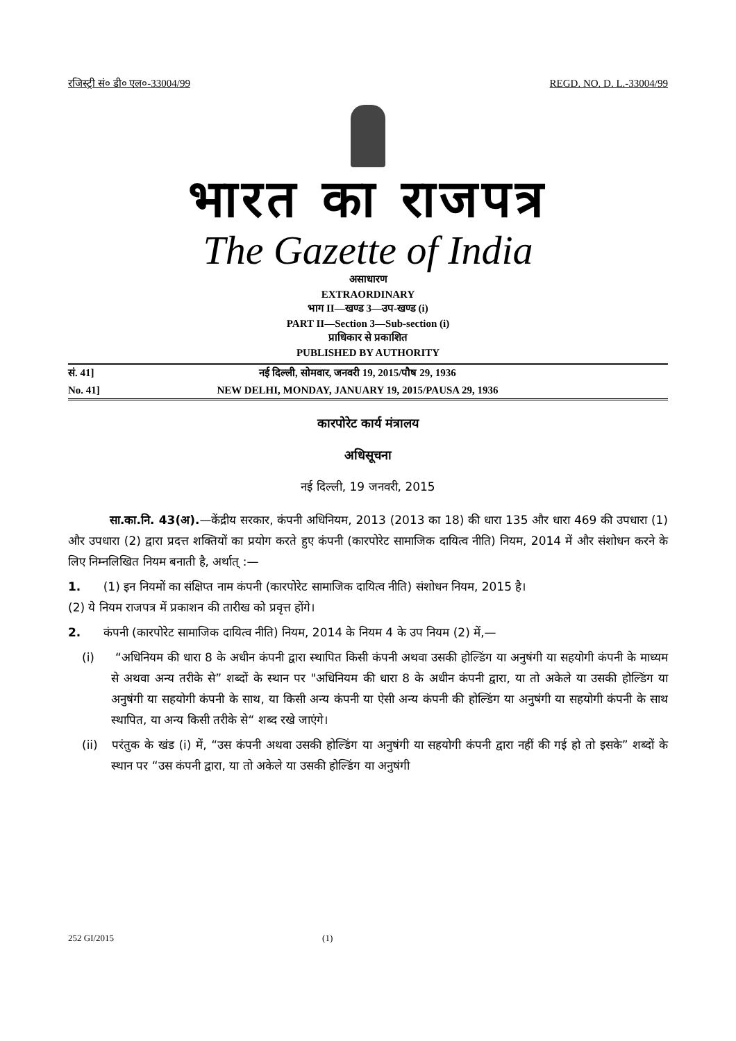रजिस्ट्री सं० डी० एल०-33004/99 REGD. NO. D. L.-33004/99
भारत का राजपत्र
The Gazette of India
असाधारण
EXTRAORDINARY
भाग II—खण्ड 3—उप-खण्ड (i)
PART II—Section 3—Sub-section (i)
प्राधिकार से प्रकाशित
PUBLISHED BY AUTHORITY
सं. 41] नई दिल्ली, सोमवार, जनवरी 19, 2015/पौष 29, 1936
No. 41] NEW DELHI, MONDAY, JANUARY 19, 2015/PAUSA 29, 1936
कारपोरेट कार्य मंत्रालय
अधिसूचना
नई दिल्ली, 19 जनवरी, 2015
सा.का.नि. 43(अ).—केंद्रीय सरकार, कंपनी अधिनियम, 2013 (2013 का 18) की धारा 135 और धारा 469 की उपधारा (1) और उपधारा (2) द्वारा प्रदत्त शक्तियों का प्रयोग करते हुए कंपनी (कारपोरेट सामाजिक दायित्व नीति) नियम, 2014 में और संशोधन करने के लिए निम्नलिखित नियम बनाती है, अर्थात् :—
1. (1) इन नियमों का संक्षिप्त नाम कंपनी (कारपोरेट सामाजिक दायित्व नीति) संशोधन नियम, 2015 है।
(2) ये नियम राजपत्र में प्रकाशन की तारीख को प्रवृत्त होंगे।
2. कंपनी (कारपोरेट सामाजिक दायित्व नीति) नियम, 2014 के नियम 4 के उप नियम (2) में,—
(i) “अधिनियम की धारा 8 के अधीन कंपनी द्वारा स्थापित किसी कंपनी अथवा उसकी होल्डिंग या अनुषंगी या सहयोगी कंपनी के माध्यम से अथवा अन्य तरीके से” शब्दों के स्थान पर "अधिनियम की धारा 8 के अधीन कंपनी द्वारा, या तो अकेले या उसकी होल्डिंग या अनुषंगी या सहयोगी कंपनी के साथ, या किसी अन्य कंपनी या ऐसी अन्य कंपनी की होल्डिंग या अनुषंगी या सहयोगी कंपनी के साथ स्थापित, या अन्य किसी तरीके से“ शब्द रखे जाएंगे।
(ii) परंतुक के खंड (i) में, “उस कंपनी अथवा उसकी होल्डिंग या अनुषंगी या सहयोगी कंपनी द्वारा नहीं की गई हो तो इसके” शब्दों के स्थान पर “उस कंपनी द्वारा, या तो अकेले या उसकी होल्डिंग या अनुषंगी
252 GI/2015 (1)